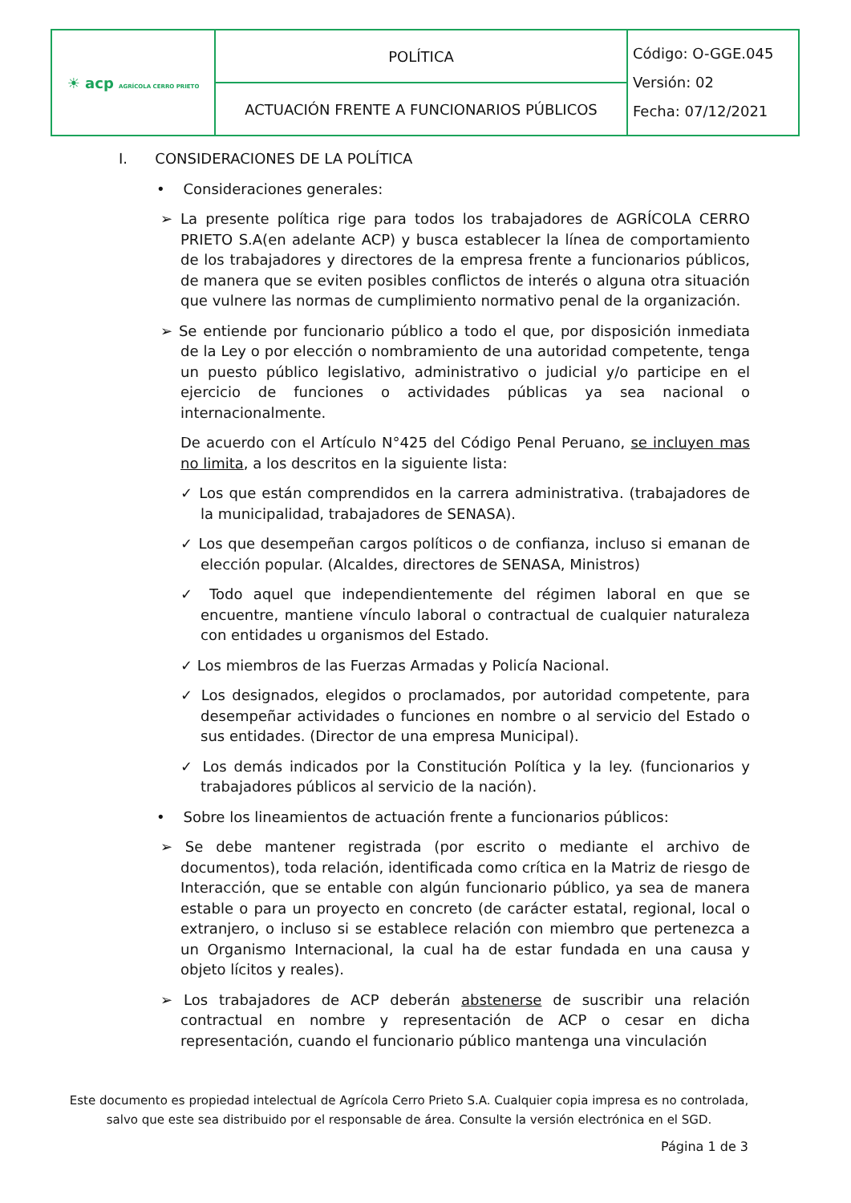| ☀ acp AGRÍCOLA CERRO PRIETO | POLÍTICA | Código: O-GGE.045 Versión: 02 Fecha: 07/12/2021 |
| | ACTUACIÓN FRENTE A FUNCIONARIOS PÚBLICOS | |
I. CONSIDERACIONES DE LA POLÍTICA
• Consideraciones generales:
➢ La presente política rige para todos los trabajadores de AGRÍCOLA CERRO PRIETO S.A(en adelante ACP) y busca establecer la línea de comportamiento de los trabajadores y directores de la empresa frente a funcionarios públicos, de manera que se eviten posibles conflictos de interés o alguna otra situación que vulnere las normas de cumplimiento normativo penal de la organización.
➢ Se entiende por funcionario público a todo el que, por disposición inmediata de la Ley o por elección o nombramiento de una autoridad competente, tenga un puesto público legislativo, administrativo o judicial y/o participe en el ejercicio de funciones o actividades públicas ya sea nacional o internacionalmente.
De acuerdo con el Artículo N°425 del Código Penal Peruano, se incluyen mas no limita, a los descritos en la siguiente lista:
✓ Los que están comprendidos en la carrera administrativa. (trabajadores de la municipalidad, trabajadores de SENASA).
✓ Los que desempeñan cargos políticos o de confianza, incluso si emanan de elección popular. (Alcaldes, directores de SENASA, Ministros)
✓ Todo aquel que independientemente del régimen laboral en que se encuentre, mantiene vínculo laboral o contractual de cualquier naturaleza con entidades u organismos del Estado.
✓ Los miembros de las Fuerzas Armadas y Policía Nacional.
✓ Los designados, elegidos o proclamados, por autoridad competente, para desempeñar actividades o funciones en nombre o al servicio del Estado o sus entidades. (Director de una empresa Municipal).
✓ Los demás indicados por la Constitución Política y la ley. (funcionarios y trabajadores públicos al servicio de la nación).
• Sobre los lineamientos de actuación frente a funcionarios públicos:
➢ Se debe mantener registrada (por escrito o mediante el archivo de documentos), toda relación, identificada como crítica en la Matriz de riesgo de Interacción, que se entable con algún funcionario público, ya sea de manera estable o para un proyecto en concreto (de carácter estatal, regional, local o extranjero, o incluso si se establece relación con miembro que pertenezca a un Organismo Internacional, la cual ha de estar fundada en una causa y objeto lícitos y reales).
➢ Los trabajadores de ACP deberán abstenerse de suscribir una relación contractual en nombre y representación de ACP o cesar en dicha representación, cuando el funcionario público mantenga una vinculación
Este documento es propiedad intelectual de Agrícola Cerro Prieto S.A. Cualquier copia impresa es no controlada, salvo que este sea distribuido por el responsable de área. Consulte la versión electrónica en el SGD.
Página 1 de 3